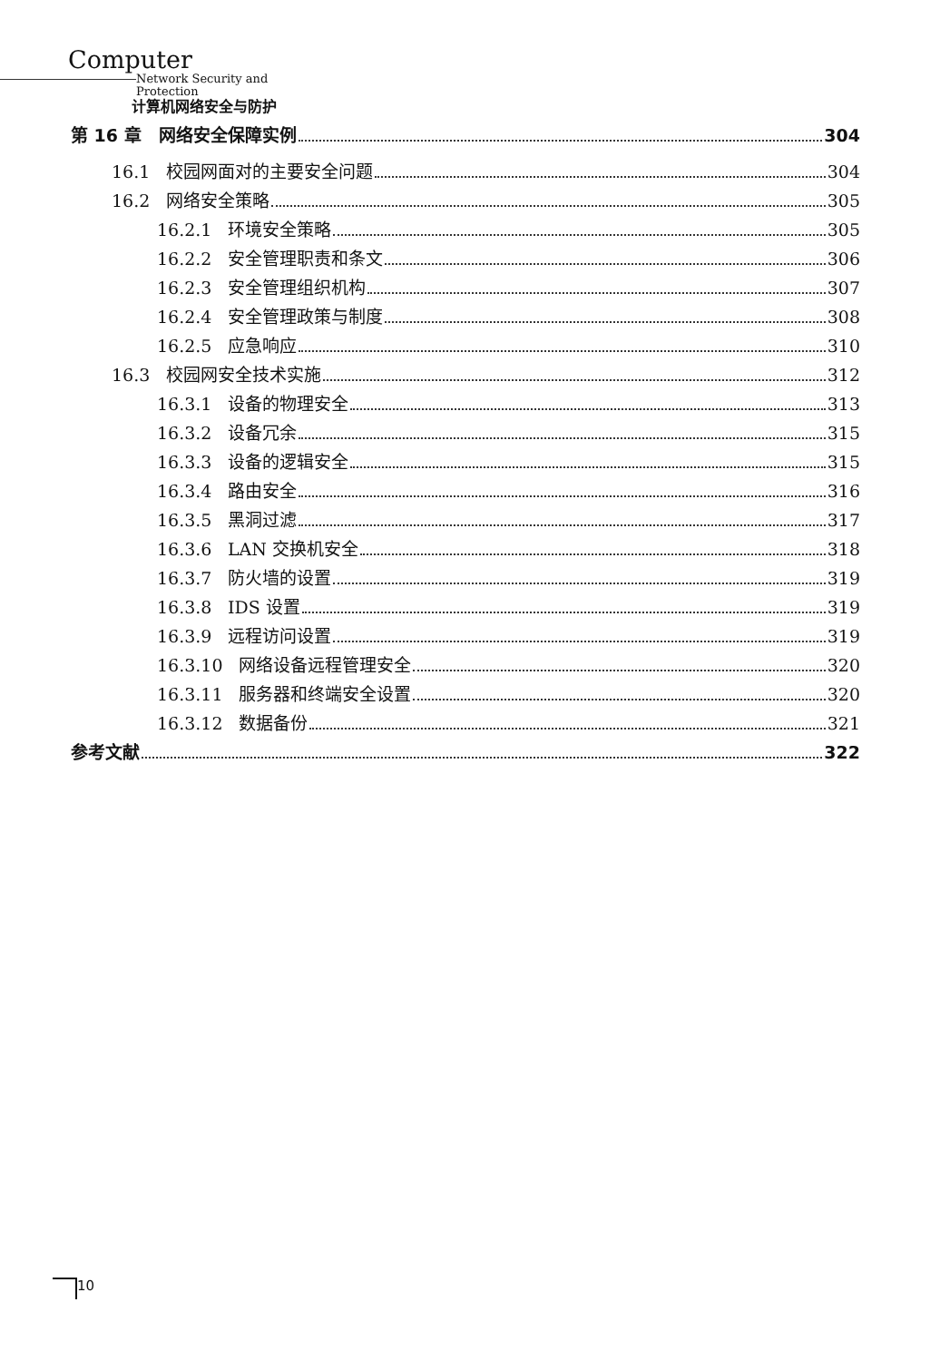Computer
Network Security and Protection
计算机网络安全与防护
第 16 章　网络安全保障实例 304
16.1 校园网面对的主要安全问题 304
16.2 网络安全策略 305
16.2.1 环境安全策略 305
16.2.2 安全管理职责和条文 306
16.2.3 安全管理组织机构 307
16.2.4 安全管理政策与制度 308
16.2.5 应急响应 310
16.3 校园网安全技术实施 312
16.3.1 设备的物理安全 313
16.3.2 设备冗余 315
16.3.3 设备的逻辑安全 315
16.3.4 路由安全 316
16.3.5 黑洞过滤 317
16.3.6 LAN 交换机安全 318
16.3.7 防火墙的设置 319
16.3.8 IDS 设置 319
16.3.9 远程访问设置 319
16.3.10 网络设备远程管理安全 320
16.3.11 服务器和终端安全设置 320
16.3.12 数据备份 321
参考文献 322
10